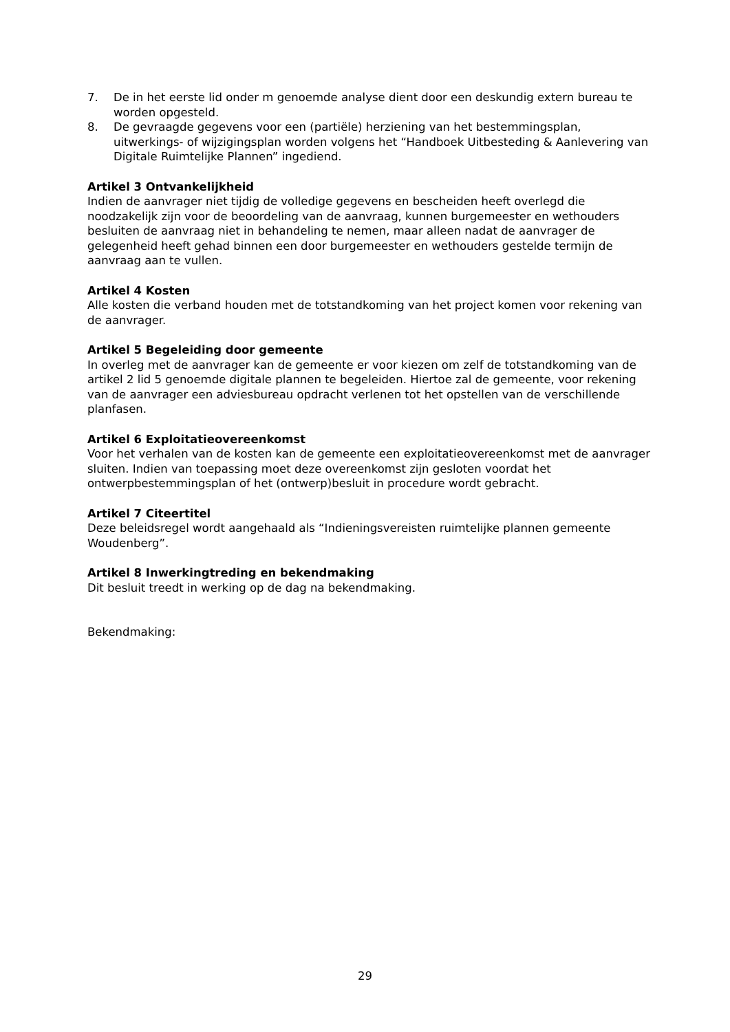7. De in het eerste lid onder m genoemde analyse dient door een deskundig extern bureau te worden opgesteld.
8. De gevraagde gegevens voor een (partiële) herziening van het bestemmingsplan, uitwerkings- of wijzigingsplan worden volgens het “Handboek Uitbesteding & Aanlevering van Digitale Ruimtelijke Plannen” ingediend.
Artikel 3 Ontvankelijkheid
Indien de aanvrager niet tijdig de volledige gegevens en bescheiden heeft overlegd die noodzakelijk zijn voor de beoordeling van de aanvraag, kunnen burgemeester en wethouders besluiten de aanvraag niet in behandeling te nemen, maar alleen nadat de aanvrager de gelegenheid heeft gehad binnen een door burgemeester en wethouders gestelde termijn de aanvraag aan te vullen.
Artikel 4 Kosten
Alle kosten die verband houden met de totstandkoming van het project komen voor rekening van de aanvrager.
Artikel 5 Begeleiding door gemeente
In overleg met de aanvrager kan de gemeente er voor kiezen om zelf de totstandkoming van de artikel 2 lid 5 genoemde digitale plannen te begeleiden. Hiertoe zal de gemeente, voor rekening van de aanvrager een adviesbureau opdracht verlenen tot het opstellen van de verschillende planfasen.
Artikel 6 Exploitatieovereenkomst
Voor het verhalen van de kosten kan de gemeente een exploitatieovereenkomst met de aanvrager sluiten. Indien van toepassing moet deze overeenkomst zijn gesloten voordat het ontwerpbestemmingsplan of het (ontwerp)besluit in procedure wordt gebracht.
Artikel 7 Citeertitel
Deze beleidsregel wordt aangehaald als “Indieningsvereisten ruimtelijke plannen gemeente Woudenberg”.
Artikel 8 Inwerkingtreding en bekendmaking
Dit besluit treedt in werking op de dag na bekendmaking.
Bekendmaking:
29